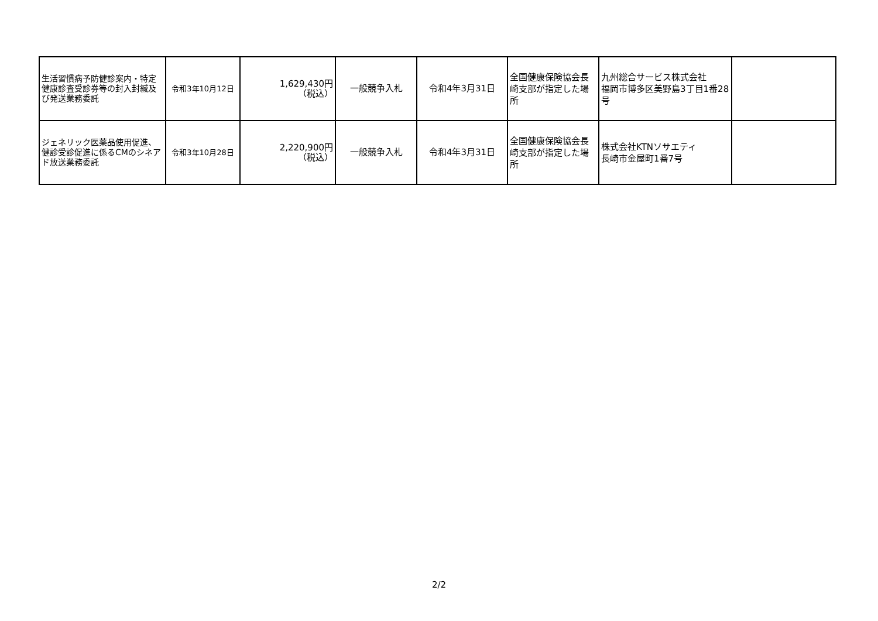| 生活習慣病予防健診案内・特定健康診査受診券等の封入封緘及び発送業務委託 | 令和3年10月12日 | 1,629,430円 （税込） | 一般競争入札 | 令和4年3月31日 | 全国健康保険協会長崎支部が指定した場所 | 九州総合サービス株式会社 福岡市博多区美野島3丁目1番28号 | |
| ジェネリック医薬品使用促進、健診受診促進に係るCMのシネアド放送業務委託 | 令和3年10月28日 | 2,220,900円 （税込） | 一般競争入札 | 令和4年3月31日 | 全国健康保険協会長崎支部が指定した場所 | 株式会社KTNソサエティ 長崎市金屋町1番7号 | |
2/2